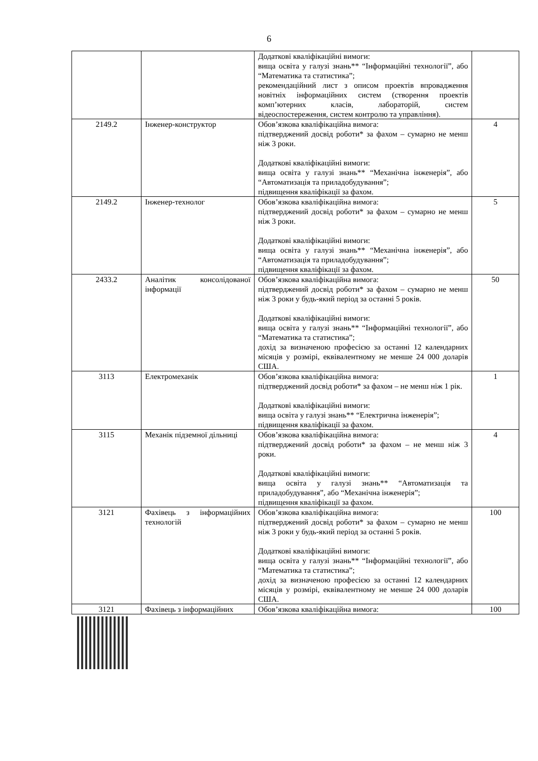6
| | | Додаткові кваліфікаційні вимоги: вища освіта у галузі знань** “Інформаційні технології”, або “Математика та статистика”; рекомендаційний лист з описом проектів впровадження новітніх інформаційних систем (створення проектів комп’ютерних класів, лабораторій, систем відеоспостереження, систем контролю та управління). | |
| 2149.2 | Інженер-конструктор | Обов’язкова кваліфікаційна вимога: підтверджений досвід роботи* за фахом – сумарно не менш ніж 3 роки. Додаткові кваліфікаційні вимоги: вища освіта у галузі знань** “Механічна інженерія”, або “Автоматизація та приладобудування”; підвищення кваліфікації за фахом. | 4 |
| 2149.2 | Інженер-технолог | Обов’язкова кваліфікаційна вимога: підтверджений досвід роботи* за фахом – сумарно не менш ніж 3 роки. Додаткові кваліфікаційні вимоги: вища освіта у галузі знань** “Механічна інженерія”, або “Автоматизація та приладобудування”; підвищення кваліфікації за фахом. | 5 |
| 2433.2 | Аналітик консолідованої інформації | Обов’язкова кваліфікаційна вимога: підтверджений досвід роботи* за фахом – сумарно не менш ніж 3 роки у будь-який період за останні 5 років. Додаткові кваліфікаційні вимоги: вища освіта у галузі знань** “Інформаційні технології”, або “Математика та статистика”; дохід за визначеною професією за останні 12 календарних місяців у розмірі, еквівалентному не менше 24 000 доларів США. | 50 |
| 3113 | Електромеханік | Обов’язкова кваліфікаційна вимога: підтверджений досвід роботи* за фахом – не менш ніж 1 рік. Додаткові кваліфікаційні вимоги: вища освіта у галузі знань** “Електрична інженерія”; підвищення кваліфікації за фахом. | 1 |
| 3115 | Механік підземної дільниці | Обов’язкова кваліфікаційна вимога: підтверджений досвід роботи* за фахом – не менш ніж 3 роки. Додаткові кваліфікаційні вимоги: вища освіта у галузі знань** “Автоматизація та приладобудування”, або “Механічна інженерія”; підвищення кваліфікації за фахом. | 4 |
| 3121 | Фахівець з інформаційних технологій | Обов’язкова кваліфікаційна вимога: підтверджений досвід роботи* за фахом – сумарно не менш ніж 3 роки у будь-який період за останні 5 років. Додаткові кваліфікаційні вимоги: вища освіта у галузі знань** “Інформаційні технології”, або “Математика та статистика”; дохід за визначеною професією за останні 12 календарних місяців у розмірі, еквівалентному не менше 24 000 доларів США. | 100 |
| 3121 | Фахівець з інформаційних | Обов’язкова кваліфікаційна вимога: | 100 |